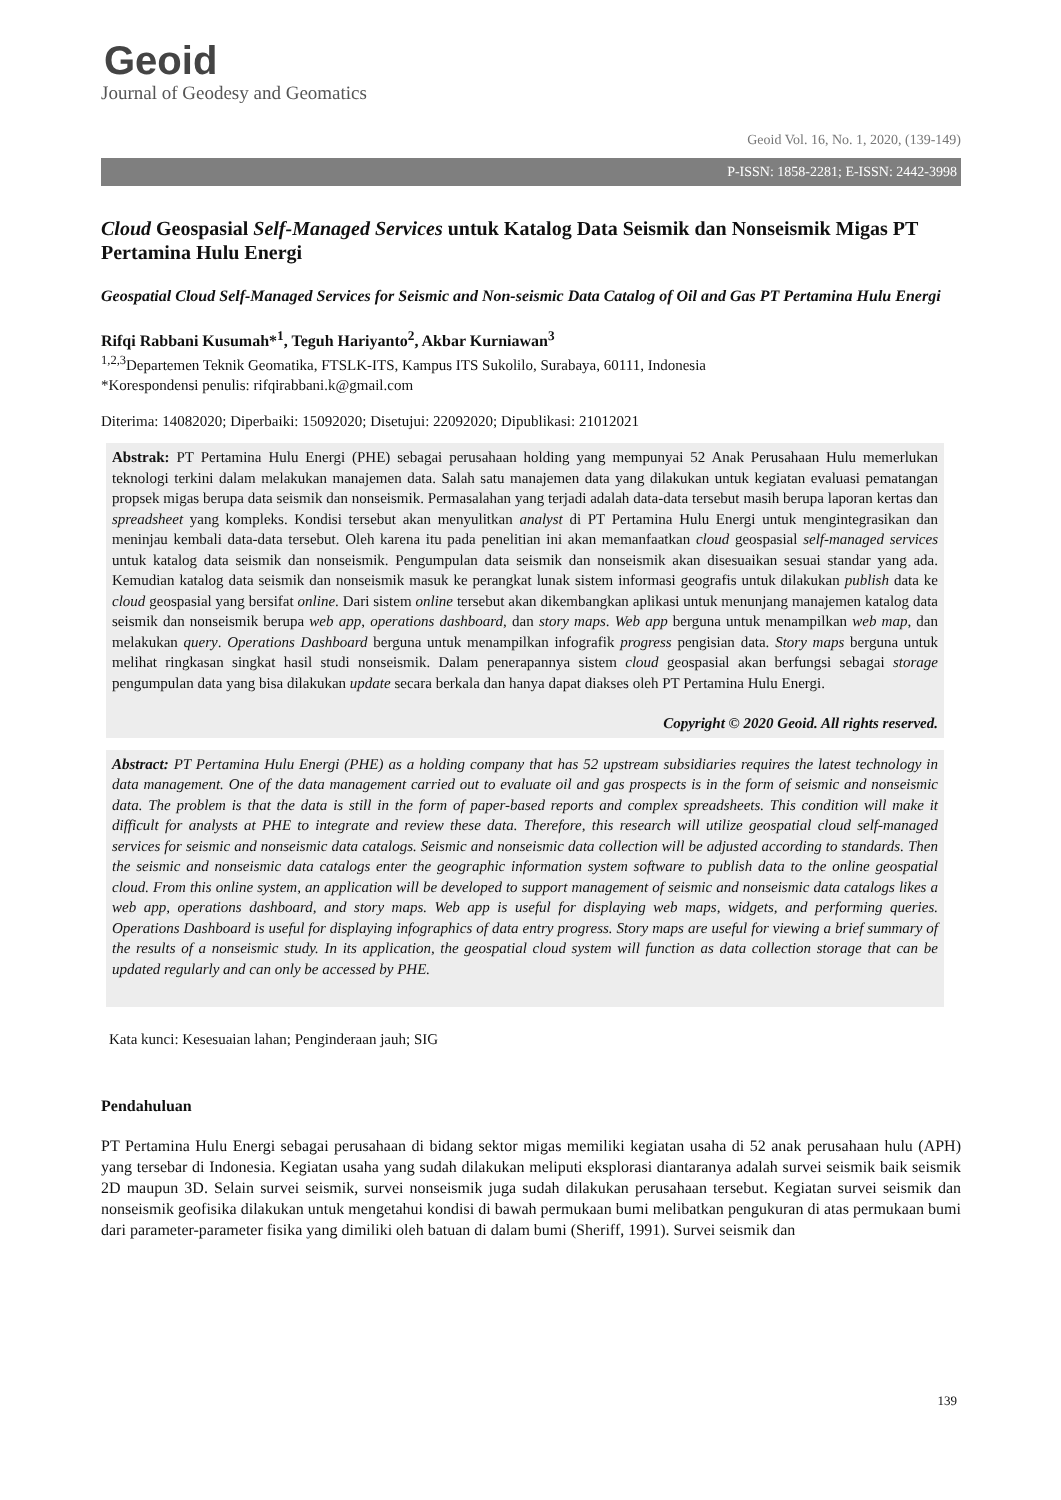Geoid
Journal of Geodesy and Geomatics
Geoid Vol. 16, No. 1, 2020, (139-149)
P-ISSN: 1858-2281; E-ISSN: 2442-3998
Cloud Geospasial Self-Managed Services untuk Katalog Data Seismik dan Nonseismik Migas PT Pertamina Hulu Energi
Geospatial Cloud Self-Managed Services for Seismic and Non-seismic Data Catalog of Oil and Gas PT Pertamina Hulu Energi
Rifqi Rabbani Kusumah*<sup>1</sup>, Teguh Hariyanto<sup>2</sup>, Akbar Kurniawan<sup>3</sup>
<sup>1,2,3</sup>Departemen Teknik Geomatika, FTSLK-ITS, Kampus ITS Sukolilo, Surabaya, 60111, Indonesia
*Korespondensi penulis: rifqirabbani.k@gmail.com
Diterima: 14082020; Diperbaiki: 15092020; Disetujui: 22092020; Dipublikasi: 21012021
Abstrak: PT Pertamina Hulu Energi (PHE) sebagai perusahaan holding yang mempunyai 52 Anak Perusahaan Hulu memerlukan teknologi terkini dalam melakukan manajemen data. Salah satu manajemen data yang dilakukan untuk kegiatan evaluasi pematangan propsek migas berupa data seismik dan nonseismik. Permasalahan yang terjadi adalah data-data tersebut masih berupa laporan kertas dan spreadsheet yang kompleks. Kondisi tersebut akan menyulitkan analyst di PT Pertamina Hulu Energi untuk mengintegrasikan dan meninjau kembali data-data tersebut. Oleh karena itu pada penelitian ini akan memanfaatkan cloud geospasial self-managed services untuk katalog data seismik dan nonseismik. Pengumpulan data seismik dan nonseismik akan disesuaikan sesuai standar yang ada. Kemudian katalog data seismik dan nonseismik masuk ke perangkat lunak sistem informasi geografis untuk dilakukan publish data ke cloud geospasial yang bersifat online. Dari sistem online tersebut akan dikembangkan aplikasi untuk menunjang manajemen katalog data seismik dan nonseismik berupa web app, operations dashboard, dan story maps. Web app berguna untuk menampilkan web map, dan melakukan query. Operations Dashboard berguna untuk menampilkan infografik progress pengisian data. Story maps berguna untuk melihat ringkasan singkat hasil studi nonseismik. Dalam penerapannya sistem cloud geospasial akan berfungsi sebagai storage pengumpulan data yang bisa dilakukan update secara berkala dan hanya dapat diakses oleh PT Pertamina Hulu Energi.
Copyright © 2020 Geoid. All rights reserved.
Abstract: PT Pertamina Hulu Energi (PHE) as a holding company that has 52 upstream subsidiaries requires the latest technology in data management. One of the data management carried out to evaluate oil and gas prospects is in the form of seismic and nonseismic data. The problem is that the data is still in the form of paper-based reports and complex spreadsheets. This condition will make it difficult for analysts at PHE to integrate and review these data. Therefore, this research will utilize geospatial cloud self-managed services for seismic and nonseismic data catalogs. Seismic and nonseismic data collection will be adjusted according to standards. Then the seismic and nonseismic data catalogs enter the geographic information system software to publish data to the online geospatial cloud. From this online system, an application will be developed to support management of seismic and nonseismic data catalogs likes a web app, operations dashboard, and story maps. Web app is useful for displaying web maps, widgets, and performing queries. Operations Dashboard is useful for displaying infographics of data entry progress. Story maps are useful for viewing a brief summary of the results of a nonseismic study. In its application, the geospatial cloud system will function as data collection storage that can be updated regularly and can only be accessed by PHE.
Kata kunci: Kesesuaian lahan; Penginderaan jauh; SIG
Pendahuluan
PT Pertamina Hulu Energi sebagai perusahaan di bidang sektor migas memiliki kegiatan usaha di 52 anak perusahaan hulu (APH) yang tersebar di Indonesia. Kegiatan usaha yang sudah dilakukan meliputi eksplorasi diantaranya adalah survei seismik baik seismik 2D maupun 3D. Selain survei seismik, survei nonseismik juga sudah dilakukan perusahaan tersebut. Kegiatan survei seismik dan nonseismik geofisika dilakukan untuk mengetahui kondisi di bawah permukaan bumi melibatkan pengukuran di atas permukaan bumi dari parameter-parameter fisika yang dimiliki oleh batuan di dalam bumi (Sheriff, 1991). Survei seismik dan
139